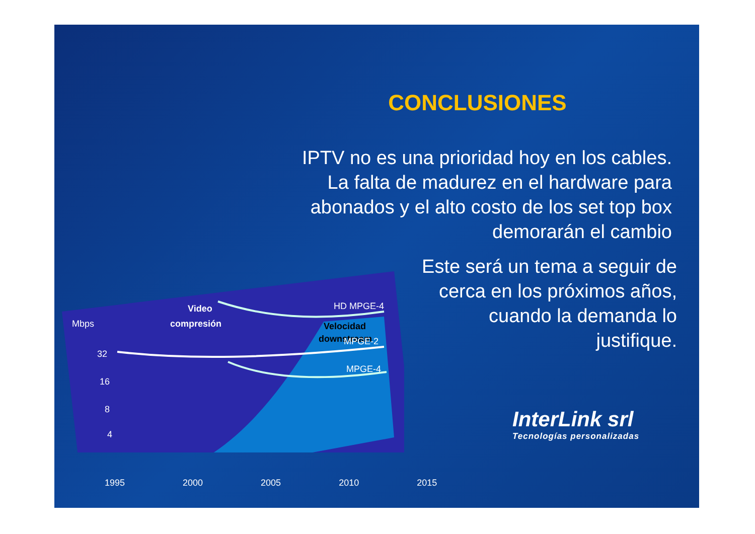CONCLUSIONES
IPTV no es una prioridad hoy en los cables.
La falta de madurez en el hardware para
abonados y el alto costo de los set top box
demorarán el cambio
Este será un tema a seguir de
cerca en los próximos años,
cuando la demanda lo
justifique.
Mbps
32
16
8
4
Video
compresión
Velocidad
downstream
HD MPGE-4
MPGE-2
MPGE-4
2 1 0.5 0
1995 2000 2005 2010 2015
InterLink srl
Tecnologías personalizadas